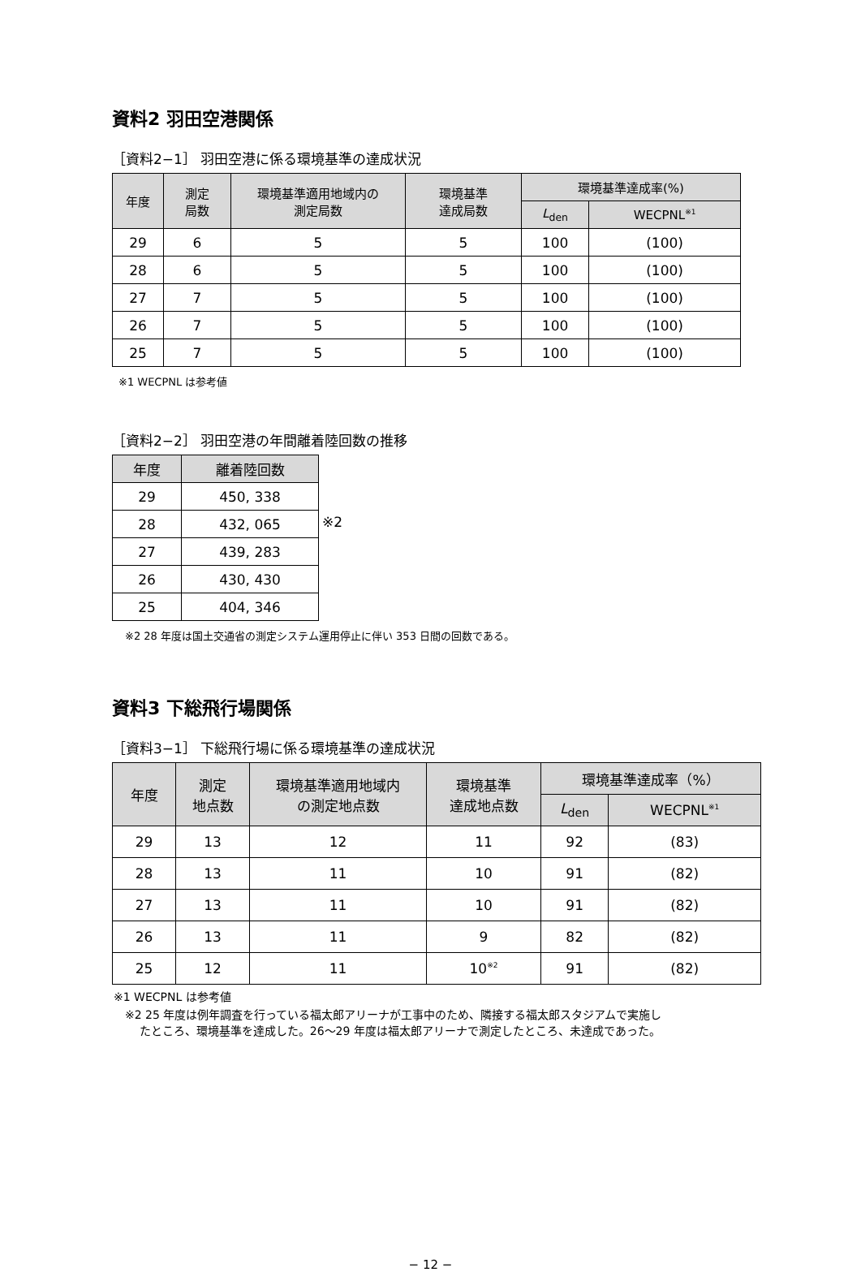資料2 羽田空港関係
［資料2−1］ 羽田空港に係る環境基準の達成状況
| 年度 | 測定 局数 | 環境基準適用地域内の 測定局数 | 環境基準 達成局数 | 環境基準達成率(%) | |
| --- | --- | --- | --- | --- | --- |
| | | | | L<sub>den</sub> | WECPNL<sup>※1</sup> |
| 29 | 6 | 5 | 5 | 100 | (100) |
| 28 | 6 | 5 | 5 | 100 | (100) |
| 27 | 7 | 5 | 5 | 100 | (100) |
| 26 | 7 | 5 | 5 | 100 | (100) |
| 25 | 7 | 5 | 5 | 100 | (100) |
※1 WECPNL は参考値
［資料2−2］ 羽田空港の年間離着陸回数の推移
| 年度 | 離着陸回数 |
| --- | --- |
| 29 | 450, 338 |
| 28 | 432, 065 |
| 27 | 439, 283 |
| 26 | 430, 430 |
| 25 | 404, 346 |
※2
※2 28 年度は国土交通省の測定システム運用停止に伴い 353 日間の回数である。
資料3 下総飛行場関係
［資料3−1］ 下総飛行場に係る環境基準の達成状況
| 年度 | 測定 地点数 | 環境基準適用地域内 の測定地点数 | 環境基準 達成地点数 | 環境基準達成率（%） | |
| --- | --- | --- | --- | --- | --- |
| | | | | L<sub>den</sub> | WECPNL<sup>※1</sup> |
| 29 | 13 | 12 | 11 | 92 | (83) |
| 28 | 13 | 11 | 10 | 91 | (82) |
| 27 | 13 | 11 | 10 | 91 | (82) |
| 26 | 13 | 11 | 9 | 82 | (82) |
| 25 | 12 | 11 | 10<sup>※2</sup> | 91 | (82) |
※1 WECPNL は参考値
※2 25 年度は例年調査を行っている福太郎アリーナが工事中のため、隣接する福太郎スタジアムで実施し
たところ、環境基準を達成した。26〜29 年度は福太郎アリーナで測定したところ、未達成であった。
− 12 −